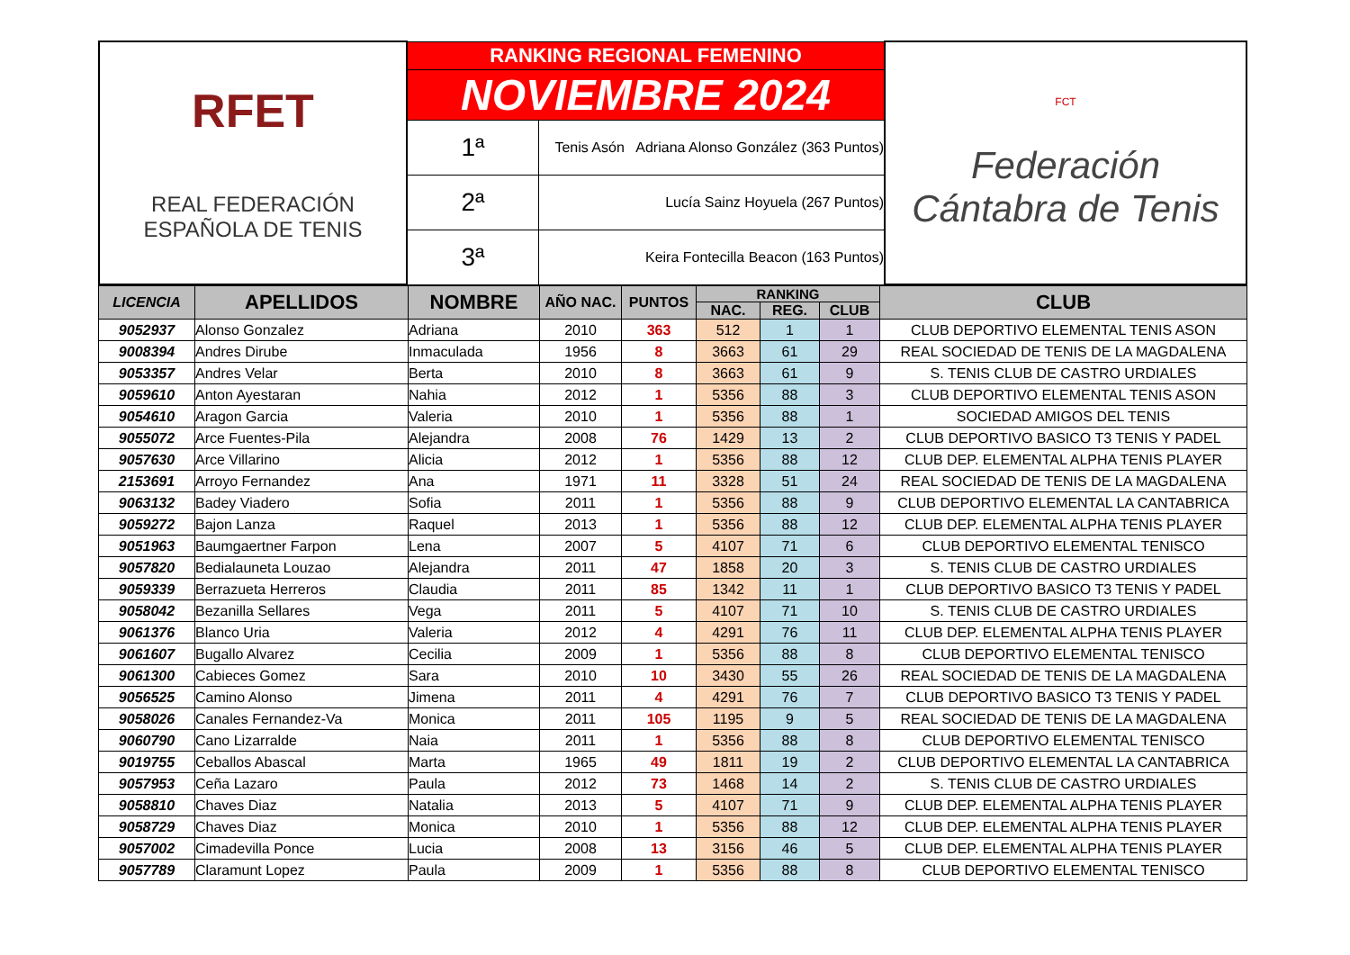| RFET REAL FEDERACIÓN ESPAÑOLA DE TENIS | RANKING REGIONAL FEMENINO | | FCT Federación Cántabra de Tenis |
| | NOVIEMBRE 2024 | | |
| | 1ª | Tenis Asón Adriana Alonso González (363 Puntos) | |
| | 2ª | Lucía Sainz Hoyuela (267 Puntos) | |
| | 3ª | Keira Fontecilla Beacon (163 Puntos) | |
| LICENCIA | APELLIDOS | NOMBRE | AÑO NAC. | PUNTOS | RANKING | | | CLUB |
| --- | --- | --- | --- | --- | --- | --- | --- | --- |
| | | | | | NAC. | REG. | CLUB | |
| 9052937 | Alonso Gonzalez | Adriana | 2010 | 363 | 512 | 1 | 1 | CLUB DEPORTIVO ELEMENTAL TENIS ASON |
| 9008394 | Andres Dirube | Inmaculada | 1956 | 8 | 3663 | 61 | 29 | REAL SOCIEDAD DE TENIS DE LA MAGDALENA |
| 9053357 | Andres Velar | Berta | 2010 | 8 | 3663 | 61 | 9 | S. TENIS CLUB DE CASTRO URDIALES |
| 9059610 | Anton Ayestaran | Nahia | 2012 | 1 | 5356 | 88 | 3 | CLUB DEPORTIVO ELEMENTAL TENIS ASON |
| 9054610 | Aragon Garcia | Valeria | 2010 | 1 | 5356 | 88 | 1 | SOCIEDAD AMIGOS DEL TENIS |
| 9055072 | Arce Fuentes-Pila | Alejandra | 2008 | 76 | 1429 | 13 | 2 | CLUB DEPORTIVO BASICO T3 TENIS Y PADEL |
| 9057630 | Arce Villarino | Alicia | 2012 | 1 | 5356 | 88 | 12 | CLUB DEP. ELEMENTAL ALPHA TENIS PLAYER |
| 2153691 | Arroyo Fernandez | Ana | 1971 | 11 | 3328 | 51 | 24 | REAL SOCIEDAD DE TENIS DE LA MAGDALENA |
| 9063132 | Badey Viadero | Sofia | 2011 | 1 | 5356 | 88 | 9 | CLUB DEPORTIVO ELEMENTAL LA CANTABRICA |
| 9059272 | Bajon Lanza | Raquel | 2013 | 1 | 5356 | 88 | 12 | CLUB DEP. ELEMENTAL ALPHA TENIS PLAYER |
| 9051963 | Baumgaertner Farpon | Lena | 2007 | 5 | 4107 | 71 | 6 | CLUB DEPORTIVO ELEMENTAL TENISCO |
| 9057820 | Bedialauneta Louzao | Alejandra | 2011 | 47 | 1858 | 20 | 3 | S. TENIS CLUB DE CASTRO URDIALES |
| 9059339 | Berrazueta Herreros | Claudia | 2011 | 85 | 1342 | 11 | 1 | CLUB DEPORTIVO BASICO T3 TENIS Y PADEL |
| 9058042 | Bezanilla Sellares | Vega | 2011 | 5 | 4107 | 71 | 10 | S. TENIS CLUB DE CASTRO URDIALES |
| 9061376 | Blanco Uria | Valeria | 2012 | 4 | 4291 | 76 | 11 | CLUB DEP. ELEMENTAL ALPHA TENIS PLAYER |
| 9061607 | Bugallo Alvarez | Cecilia | 2009 | 1 | 5356 | 88 | 8 | CLUB DEPORTIVO ELEMENTAL TENISCO |
| 9061300 | Cabieces Gomez | Sara | 2010 | 10 | 3430 | 55 | 26 | REAL SOCIEDAD DE TENIS DE LA MAGDALENA |
| 9056525 | Camino Alonso | Jimena | 2011 | 4 | 4291 | 76 | 7 | CLUB DEPORTIVO BASICO T3 TENIS Y PADEL |
| 9058026 | Canales Fernandez-Va | Monica | 2011 | 105 | 1195 | 9 | 5 | REAL SOCIEDAD DE TENIS DE LA MAGDALENA |
| 9060790 | Cano Lizarralde | Naia | 2011 | 1 | 5356 | 88 | 8 | CLUB DEPORTIVO ELEMENTAL TENISCO |
| 9019755 | Ceballos Abascal | Marta | 1965 | 49 | 1811 | 19 | 2 | CLUB DEPORTIVO ELEMENTAL LA CANTABRICA |
| 9057953 | Ceña Lazaro | Paula | 2012 | 73 | 1468 | 14 | 2 | S. TENIS CLUB DE CASTRO URDIALES |
| 9058810 | Chaves Diaz | Natalia | 2013 | 5 | 4107 | 71 | 9 | CLUB DEP. ELEMENTAL ALPHA TENIS PLAYER |
| 9058729 | Chaves Diaz | Monica | 2010 | 1 | 5356 | 88 | 12 | CLUB DEP. ELEMENTAL ALPHA TENIS PLAYER |
| 9057002 | Cimadevilla Ponce | Lucia | 2008 | 13 | 3156 | 46 | 5 | CLUB DEP. ELEMENTAL ALPHA TENIS PLAYER |
| 9057789 | Claramunt Lopez | Paula | 2009 | 1 | 5356 | 88 | 8 | CLUB DEPORTIVO ELEMENTAL TENISCO |